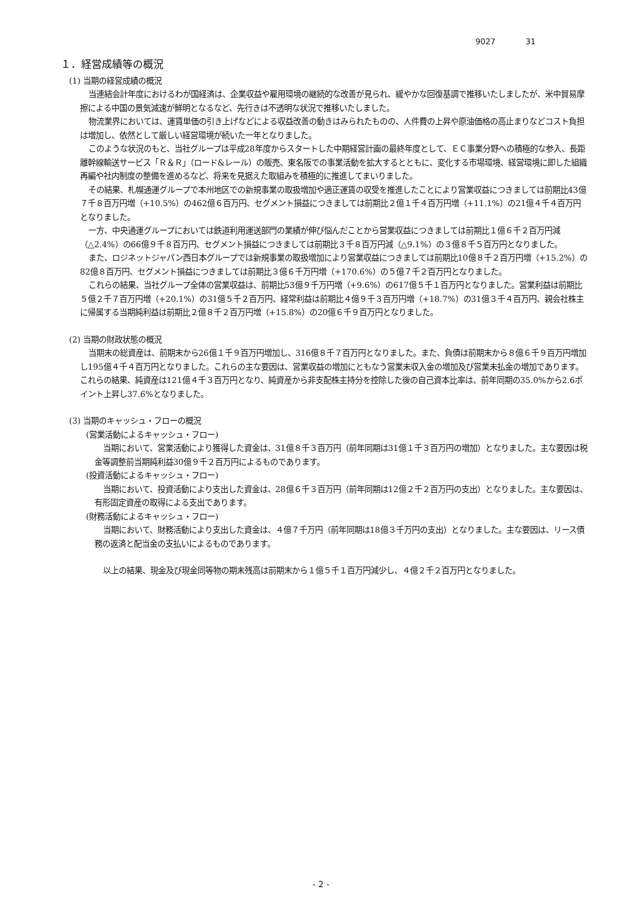9027 31
１．経営成績等の概況
(1) 当期の経営成績の概況
当連結会計年度におけるわが国経済は、企業収益や雇用環境の継続的な改善が見られ、緩やかな回復基調で推移いたしましたが、米中貿易摩擦による中国の景気減速が鮮明となるなど、先行きは不透明な状況で推移いたしました。
物流業界においては、運賃単価の引き上げなどによる収益改善の動きはみられたものの、人件費の上昇や原油価格の高止まりなどコスト負担は増加し、依然として厳しい経営環境が続いた一年となりました。
このような状況のもと、当社グループは平成28年度からスタートした中期経営計画の最終年度として、ＥＣ事業分野への積極的な参入、長距離幹線輸送サービス「Ｒ＆Ｒ」（ロード&レール）の販売、東名阪での事業活動を拡大するとともに、変化する市場環境、経営環境に即した組織再編や社内制度の整備を進めるなど、将来を見据えた取組みを積極的に推進してまいりました。
その結果、札幌通運グループで本州地区での新規事業の取扱増加や適正運賃の収受を推進したことにより営業収益につきましては前期比43億７千８百万円増（+10.5%）の462億６百万円、セグメント損益につきましては前期比２億１千４百万円増（+11.1%）の21億４千４百万円となりました。
一方、中央通運グループにおいては鉄道利用運送部門の業績が伸び悩んだことから営業収益につきましては前期比１億６千２百万円減（△2.4%）の66億９千８百万円、セグメント損益につきましては前期比３千８百万円減（△9.1%）の３億８千５百万円となりました。
また、ロジネットジャパン西日本グループでは新規事業の取扱増加により営業収益につきましては前期比10億８千２百万円増（+15.2%）の82億８百万円、セグメント損益につきましては前期比３億６千万円増（+170.6%）の５億７千２百万円となりました。
これらの結果、当社グループ全体の営業収益は、前期比53億９千万円増（+9.6%）の617億５千１百万円となりました。営業利益は前期比５億２千７百万円増（+20.1%）の31億５千２百万円、経常利益は前期比４億９千３百万円増（+18.7%）の31億３千４百万円、親会社株主に帰属する当期純利益は前期比２億８千２百万円増（+15.8%）の20億６千９百万円となりました。
(2) 当期の財政状態の概況
当期末の総資産は、前期末から26億１千９百万円増加し、316億８千７百万円となりました。また、負債は前期末から８億６千９百万円増加し195億４千４百万円となりました。これらの主な要因は、営業収益の増加にともなう営業未収入金の増加及び営業未払金の増加であります。これらの結果、純資産は121億４千３百万円となり、純資産から非支配株主持分を控除した後の自己資本比率は、前年同期の35.0%から2.6ポイント上昇し37.6%となりました。
(3) 当期のキャッシュ・フローの概況
(営業活動によるキャッシュ・フロー)
当期において、営業活動により獲得した資金は、31億８千３百万円（前年同期は31億１千３百万円の増加）となりました。主な要因は税金等調整前当期純利益30億９千２百万円によるものであります。
(投資活動によるキャッシュ・フロー)
当期において、投資活動により支出した資金は、28億６千３百万円（前年同期は12億２千２百万円の支出）となりました。主な要因は、有形固定資産の取得による支出であります。
(財務活動によるキャッシュ・フロー)
当期において、財務活動により支出した資金は、４億７千万円（前年同期は18億３千万円の支出）となりました。主な要因は、リース債務の返済と配当金の支払いによるものであります。
以上の結果、現金及び現金同等物の期末残高は前期末から１億５千１百万円減少し、４億２千２百万円となりました。
- 2 -